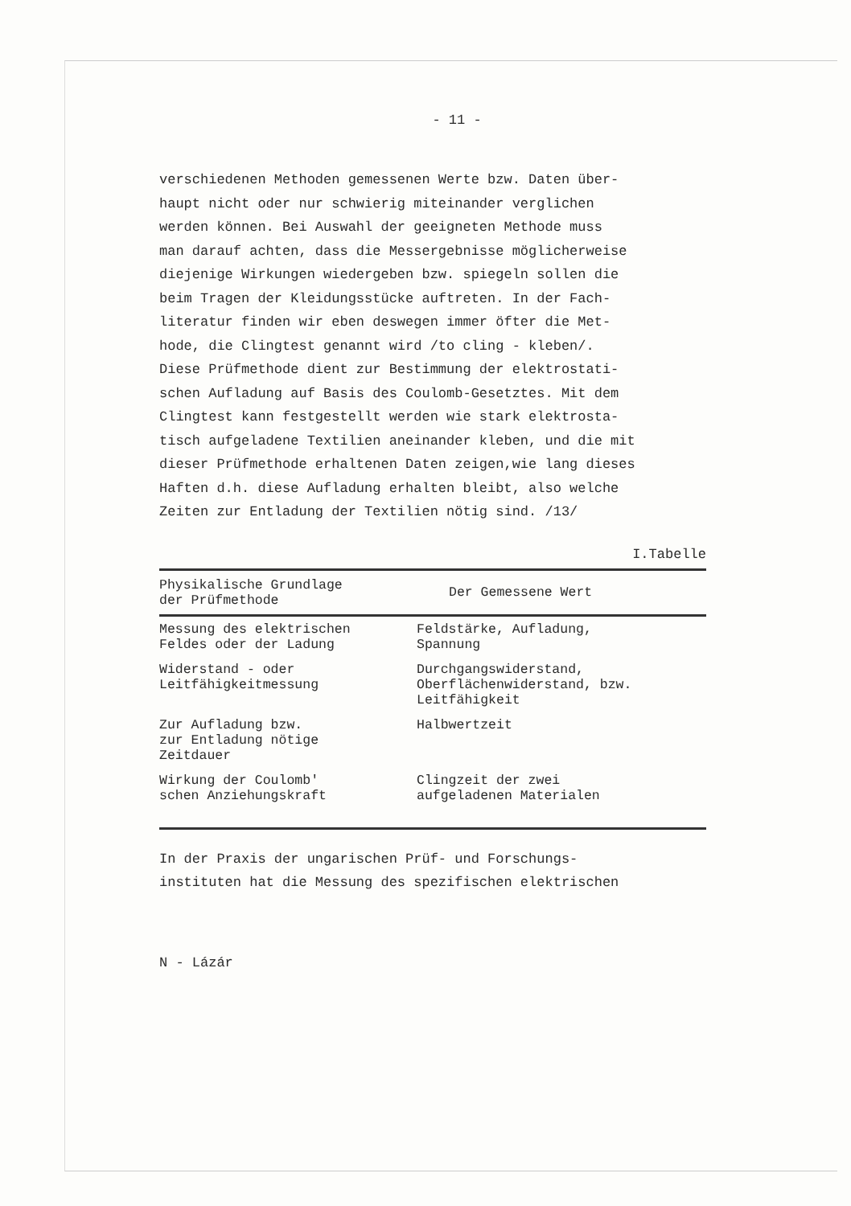- 11 -
verschiedenen Methoden gemessenen Werte bzw. Daten über-
haupt nicht oder nur schwierig miteinander verglichen
werden können. Bei Auswahl der geeigneten Methode muss
man darauf achten, dass die Messergebnisse möglicherweise
diejenige Wirkungen wiedergeben bzw. spiegeln sollen die
beim Tragen der Kleidungsstücke auftreten. In der Fach-
literatur finden wir eben deswegen immer öfter die Met-
hode, die Clingtest genannt wird /to cling - kleben/.
Diese Prüfmethode dient zur Bestimmung der elektrostati-
schen Aufladung auf Basis des Coulomb-Gesetztes. Mit dem
Clingtest kann festgestellt werden wie stark elektrosta-
tisch aufgeladene Textilien aneinander kleben, und die mit
dieser Prüfmethode erhaltenen Daten zeigen,wie lang dieses
Haften d.h. diese Aufladung erhalten bleibt, also welche
Zeiten zur Entladung der Textilien nötig sind. /13/
I.Tabelle
| Physikalische Grundlage der Prüfmethode | Der Gemessene Wert |
| --- | --- |
| Messung des elektrischen Feldes oder der Ladung | Feldstärke, Aufladung, Spannung |
| Widerstand - oder Leitfähigkeitmessung | Durchgangswiderstand, Oberflächenwiderstand, bzw. Leitfähigkeit |
| Zur Aufladung bzw. zur Entladung nötige Zeitdauer | Halbwertzeit |
| Wirkung der Coulomb' schen Anziehungskraft | Clingzeit der zwei aufgeladenen Materialen |
In der Praxis der ungarischen Prüf- und Forschungs-
instituten hat die Messung des spezifischen elektrischen
N - Lázár